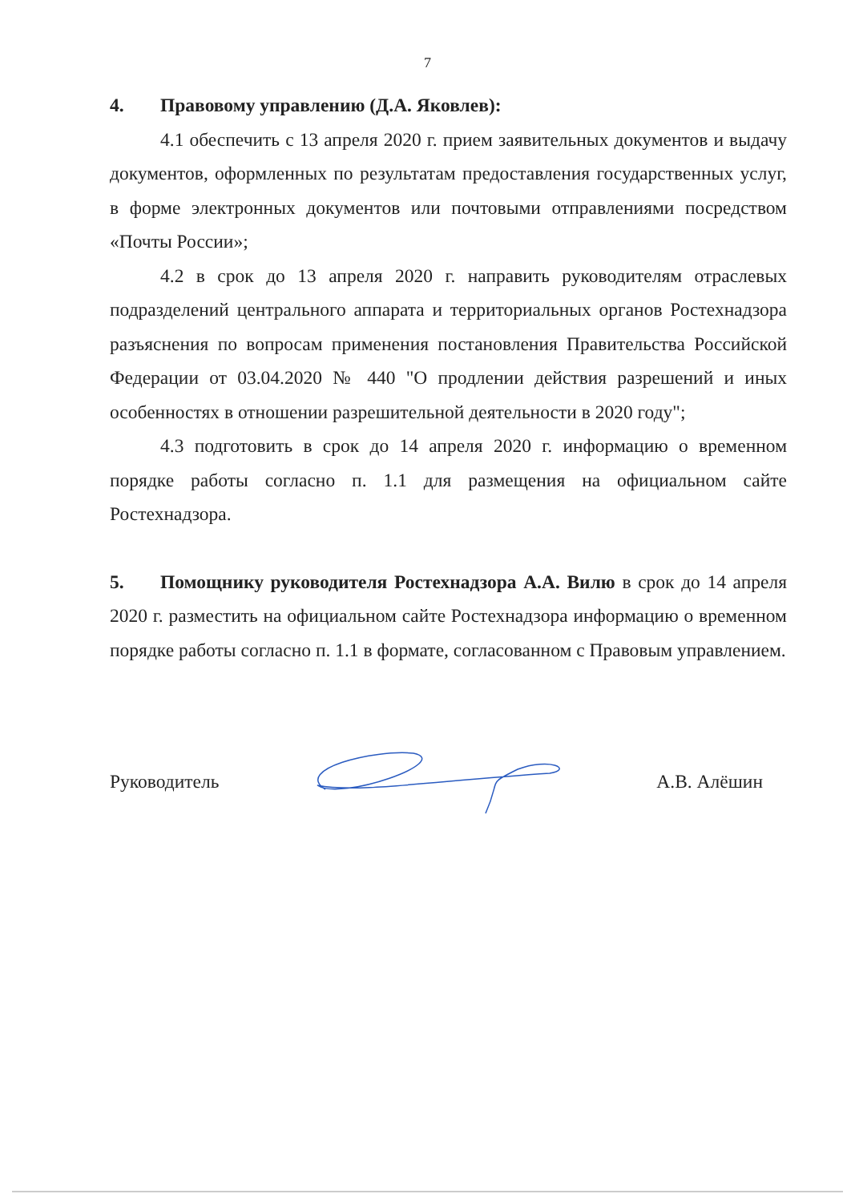7
4. Правовому управлению (Д.А. Яковлев):
4.1 обеспечить с 13 апреля 2020 г. прием заявительных документов и выдачу документов, оформленных по результатам предоставления государственных услуг, в форме электронных документов или почтовыми отправлениями посредством «Почты России»;
4.2 в срок до 13 апреля 2020 г. направить руководителям отраслевых подразделений центрального аппарата и территориальных органов Ростехнадзора разъяснения по вопросам применения постановления Правительства Российской Федерации от 03.04.2020 № 440 "О продлении действия разрешений и иных особенностях в отношении разрешительной деятельности в 2020 году";
4.3 подготовить в срок до 14 апреля 2020 г. информацию о временном порядке работы согласно п. 1.1 для размещения на официальном сайте Ростехнадзора.
5. Помощнику руководителя Ростехнадзора А.А. Вилю в срок до 14 апреля 2020 г. разместить на официальном сайте Ростехнадзора информацию о временном порядке работы согласно п. 1.1 в формате, согласованном с Правовым управлением.
Руководитель А.В. Алёшин